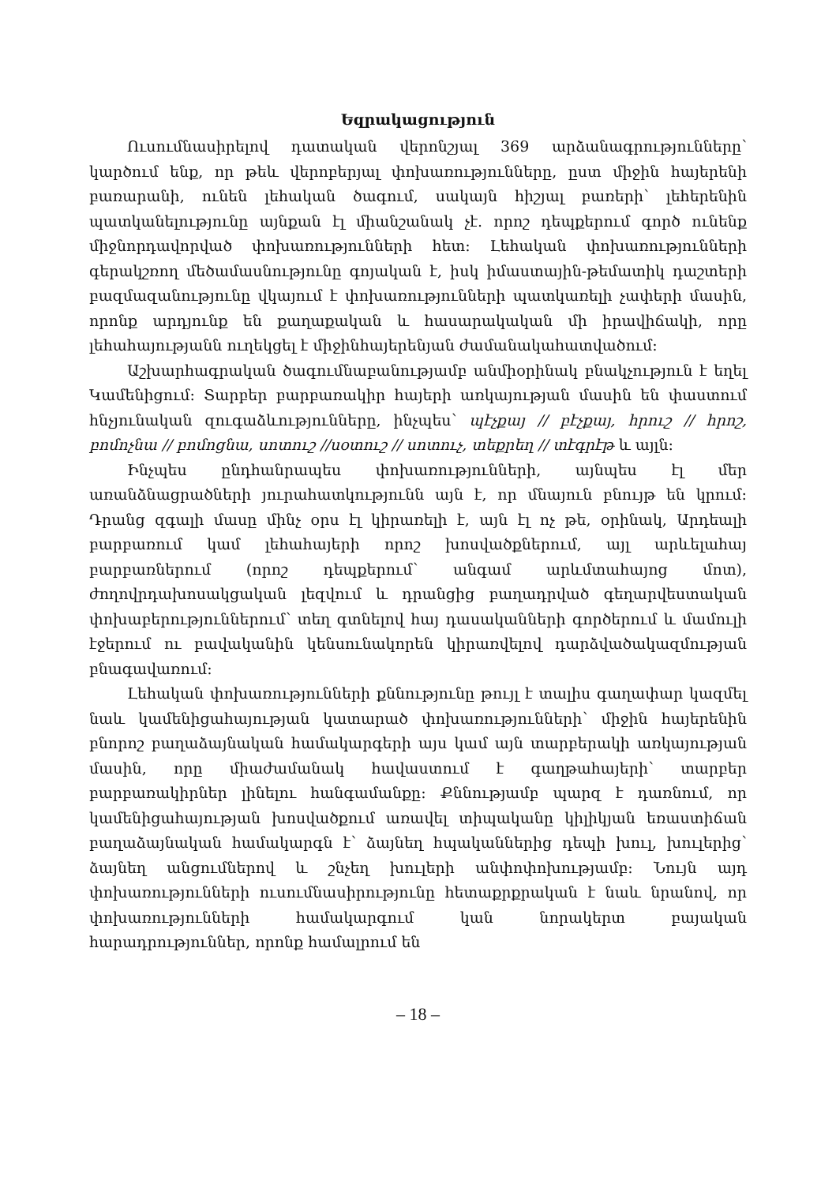Եզրակացություն
Ուսումնասիրելով դատական վերոնշյալ 369 արձանագրությունները՝ կարծում ենք, որ թեև վերոբերյալ փոխառությունները, ըստ միջին հայերենի բառարանի, ունեն լեհական ծագում, սակայն հիշյալ բառերի՝ լեհերենին պատկանելությունը այնքան էլ միանշանակ չէ. որոշ դեպքերում գործ ունենք միջնորդավորված փոխառությունների հետ: Լեհական փոխառությունների գերակշռող մեծամասնությունը գոյական է, իսկ իմաստային-թեմատիկ դաշտերի բազմազանությունը վկայում է փոխառությունների պատկառելի չափերի մասին, որոնք արդյունք են քաղաքական և հասարակական մի իրավիճակի, որը լեհահայությանն ուղեկցել է միջինհայերենյան ժամանակահատվածում:
Աշխարհագրական ծագումնաբանությամբ անմիօրինակ բնակչություն է եղել Կամենիցում: Տարբեր բարբառակիր հայերի առկայության մասին են փաստում հնչյունական զուգաձևությունները, ինչպես՝ պէչքայ // բէչքայ, հրուշ // հրոշ, բոմոչնա // բոմոցնա, սոտուշ //սօտուշ // սոտուչ, տեքրեղ // տէգրէթ և այլն:
Ինչպես ընդհանրապես փոխառությունների, այնպես էլ մեր առանձնացրածների յուրահատկությունն այն է, որ մնայուն բնույթ են կրում: Դրանց զգալի մասը մինչ օրս էլ կիրառելի է, այն էլ ոչ թե, օրինակ, Արդեալի բարբառում կամ լեհահայերի որոշ խոսվածքներում, այլ արևելահայ բարբառներում (որոշ դեպքերում՝ անգամ արևմտահայոց մոտ), ժողովրդախոսակցական լեզվում և դրանցից բաղադրված գեղարվեստական փոխաբերություններում՝ տեղ գտնելով հայ դասականների գործերում և մամուլի էջերում ու բավականին կենսունակորեն կիրառվելով դարձվածակազմության բնագավառում:
Լեհական փոխառությունների քննությունը թույլ է տալիս գաղափար կազմել նաև կամենիցահայության կատարած փոխառությունների՝ միջին հայերենին բնորոշ բաղաձայնական համակարգերի այս կամ այն տարբերակի առկայության մասին, որը միաժամանակ հավաստում է գաղթահայերի՝ տարբեր բարբառակիրներ լինելու հանգամանքը: Քննությամբ պարզ է դառնում, որ կամենիցահայության խոսվածքում առավել տիպականը կիլիկյան եռաստիճան բաղաձայնական համակարգն է՝ ձայնեղ հպականներից դեպի խուլ, խուլերից՝ ձայնեղ անցումներով և շնչեղ խուլերի անփոփոխությամբ: Նույն այդ փոխառությունների ուսումնասիրությունը հետաքրքրական է նաև նրանով, որ փոխառությունների համակարգում կան նորակերտ բայական հարադրություններ, որոնք համալրում են
– 18 –